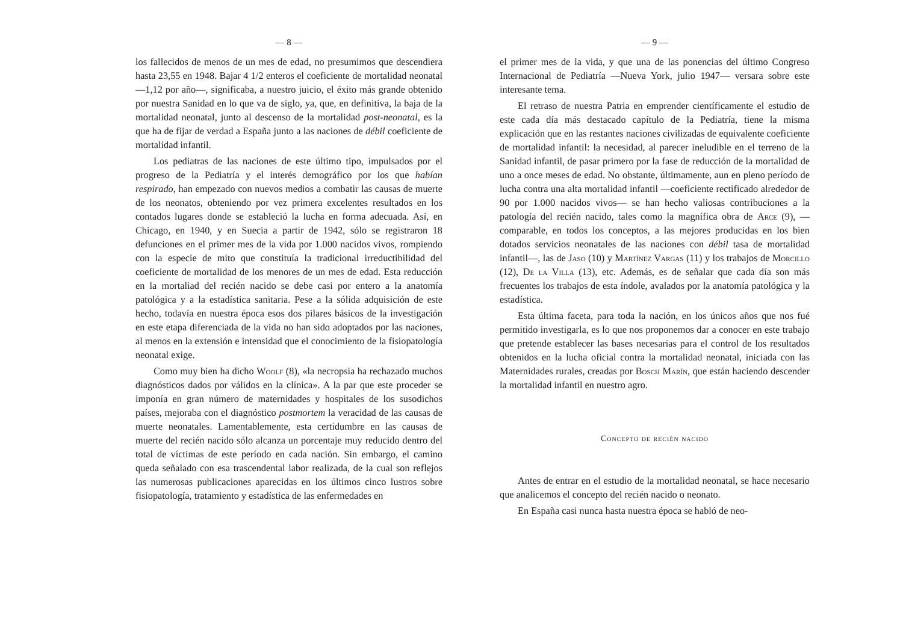— 8 —
los fallecidos de menos de un mes de edad, no presumimos que descendiera hasta 23,55 en 1948. Bajar 4 1/2 enteros el coeficiente de mortalidad neonatal —1,12 por año—, significaba, a nuestro juicio, el éxito más grande obtenido por nuestra Sanidad en lo que va de siglo, ya, que, en definitiva, la baja de la mortalidad neonatal, junto al descenso de la mortalidad post-neonatal, es la que ha de fijar de verdad a España junto a las naciones de débil coeficiente de mortalidad infantil.
Los pediatras de las naciones de este último tipo, impulsados por el progreso de la Pediatría y el interés demográfico por los que habían respirado, han empezado con nuevos medios a combatir las causas de muerte de los neonatos, obteniendo por vez primera excelentes resultados en los contados lugares donde se estableció la lucha en forma adecuada. Así, en Chicago, en 1940, y en Suecia a partir de 1942, sólo se registraron 18 defunciones en el primer mes de la vida por 1.000 nacidos vivos, rompiendo con la especie de mito que constituía la tradicional irreductibilidad del coeficiente de mortalidad de los menores de un mes de edad. Esta reducción en la mortaliad del recién nacido se debe casi por entero a la anatomía patológica y a la estadística sanitaria. Pese a la sólida adquisición de este hecho, todavía en nuestra época esos dos pilares básicos de la investigación en este etapa diferenciada de la vida no han sido adoptados por las naciones, al menos en la extensión e intensidad que el conocimiento de la fisiopatología neonatal exige.
Como muy bien ha dicho Woolf (8), «la necropsia ha rechazado muchos diagnósticos dados por válidos en la clínica». A la par que este proceder se imponía en gran número de maternidades y hospitales de los susodichos países, mejoraba con el diagnóstico postmortem la veracidad de las causas de muerte neonatales. Lamentablemente, esta certidumbre en las causas de muerte del recién nacido sólo alcanza un porcentaje muy reducido dentro del total de víctimas de este período en cada nación. Sin embargo, el camino queda señalado con esa trascendental labor realizada, de la cual son reflejos las numerosas publicaciones aparecidas en los últimos cinco lustros sobre fisiopatología, tratamiento y estadística de las enfermedades en
— 9 —
el primer mes de la vida, y que una de las ponencias del último Congreso Internacional de Pediatría —Nueva York, julio 1947— versara sobre este interesante tema.
El retraso de nuestra Patria en emprender científicamente el estudio de este cada día más destacado capítulo de la Pediatría, tiene la misma explicación que en las restantes naciones civilizadas de equivalente coeficiente de mortalidad infantil: la necesidad, al parecer ineludible en el terreno de la Sanidad infantil, de pasar primero por la fase de reducción de la mortalidad de uno a once meses de edad. No obstante, últimamente, aun en pleno período de lucha contra una alta mortalidad infantil —coeficiente rectificado alrededor de 90 por 1.000 nacidos vivos— se han hecho valiosas contribuciones a la patología del recién nacido, tales como la magnífica obra de Arce (9), —comparable, en todos los conceptos, a las mejores producidas en los bien dotados servicios neonatales de las naciones con débil tasa de mortalidad infantil—, las de Jaso (10) y Martínez Vargas (11) y los trabajos de Morcillo (12), De la Villa (13), etc. Además, es de señalar que cada día son más frecuentes los trabajos de esta índole, avalados por la anatomía patológica y la estadística.
Esta última faceta, para toda la nación, en los únicos años que nos fué permitido investigarla, es lo que nos proponemos dar a conocer en este trabajo que pretende establecer las bases necesarias para el control de los resultados obtenidos en la lucha oficial contra la mortalidad neonatal, iniciada con las Maternidades rurales, creadas por Bosch Marín, que están haciendo descender la mortalidad infantil en nuestro agro.
Concepto de recién nacido
Antes de entrar en el estudio de la mortalidad neonatal, se hace necesario que analicemos el concepto del recién nacido o neonato.
En España casi nunca hasta nuestra época se habló de neo-